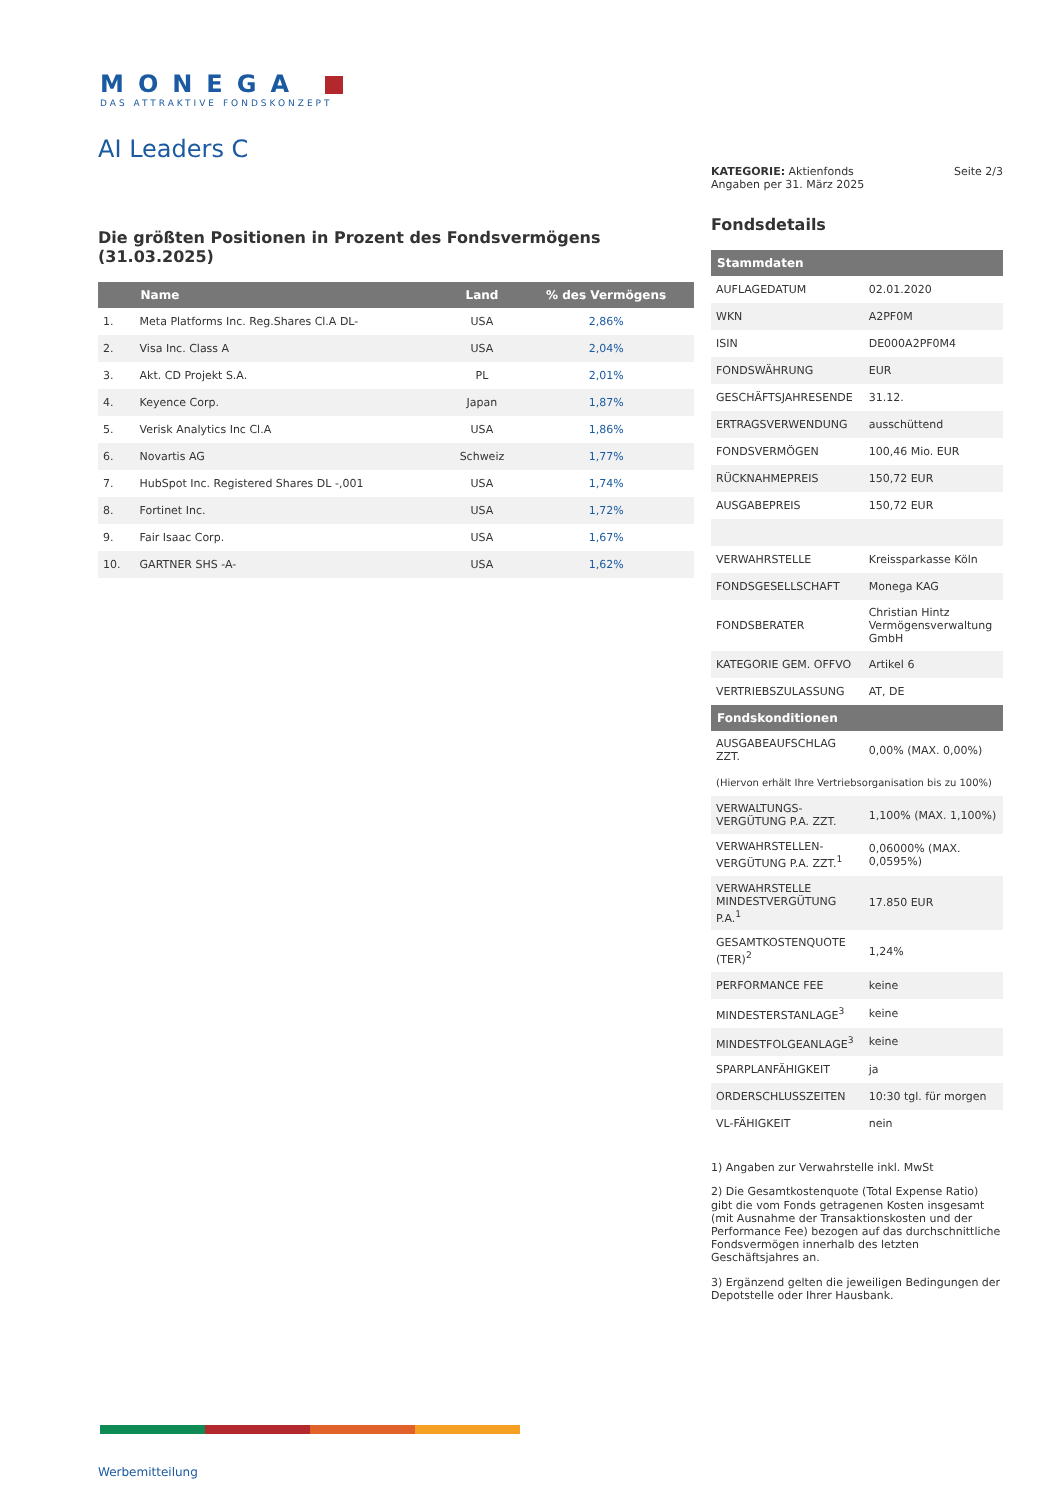MONEGA
DAS ATTRAKTIVE FONDSKONZEPT
AI Leaders C
KATEGORIE: Aktienfonds
Angaben per 31. März 2025
Seite 2/3
Fondsdetails
| Stammdaten | |
| --- | --- |
| AUFLAGEDATUM | 02.01.2020 |
| WKN | A2PF0M |
| ISIN | DE000A2PF0M4 |
| FONDSWÄHRUNG | EUR |
| GESCHÄFTSJAHRESENDE | 31.12. |
| ERTRAGSVERWENDUNG | ausschüttend |
| FONDSVERMÖGEN | 100,46 Mio. EUR |
| RÜCKNAHMEPREIS | 150,72 EUR |
| AUSGABEPREIS | 150,72 EUR |
| VERWAHRSTELLE | Kreissparkasse Köln |
| FONDSGESELLSCHAFT | Monega KAG |
| FONDSBERATER | Christian Hintz Vermögensverwaltung GmbH |
| KATEGORIE GEM. OFFVO | Artikel 6 |
| VERTRIEBSZULASSUNG | AT, DE |
| Fondskonditionen | |
| AUSGABEAUFSCHLAG ZZT. | 0,00% (MAX. 0,00%) |
| (Hiervon erhält Ihre Vertriebsorganisation bis zu 100%) | |
| VERWALTUNGS-VERGÜTUNG P.A. ZZT. | 1,100% (MAX. 1,100%) |
| VERWAHRSTELLEN-VERGÜTUNG P.A. ZZT.<sup>1</sup> | 0,06000% (MAX. 0,0595%) |
| VERWAHRSTELLE MINDESTVERGÜTUNG P.A.<sup>1</sup> | 17.850 EUR |
| GESAMTKOSTENQUOTE (TER)<sup>2</sup> | 1,24% |
| PERFORMANCE FEE | keine |
| MINDESTERSTANLAGE<sup>3</sup> | keine |
| MINDESTFOLGEANLAGE<sup>3</sup> | keine |
| SPARPLANFÄHIGKEIT | ja |
| ORDERSCHLUSSZEITEN | 10:30 tgl. für morgen |
| VL-FÄHIGKEIT | nein |
1) Angaben zur Verwahrstelle inkl. MwSt
2) Die Gesamtkostenquote (Total Expense Ratio) gibt die vom Fonds getragenen Kosten insgesamt (mit Ausnahme der Transaktionskosten und der Performance Fee) bezogen auf das durchschnittliche Fondsvermögen innerhalb des letzten Geschäftsjahres an.
3) Ergänzend gelten die jeweiligen Bedingungen der Depotstelle oder Ihrer Hausbank.
Die größten Positionen in Prozent des Fondsvermögens (31.03.2025)
| | Name | Land | % des Vermögens |
| --- | --- | --- | --- |
| 1. | Meta Platforms Inc. Reg.Shares Cl.A DL- | USA | 2,86% |
| 2. | Visa Inc. Class A | USA | 2,04% |
| 3. | Akt. CD Projekt S.A. | PL | 2,01% |
| 4. | Keyence Corp. | Japan | 1,87% |
| 5. | Verisk Analytics Inc Cl.A | USA | 1,86% |
| 6. | Novartis AG | Schweiz | 1,77% |
| 7. | HubSpot Inc. Registered Shares DL -,001 | USA | 1,74% |
| 8. | Fortinet Inc. | USA | 1,72% |
| 9. | Fair Isaac Corp. | USA | 1,67% |
| 10. | GARTNER SHS -A- | USA | 1,62% |
Werbemitteilung